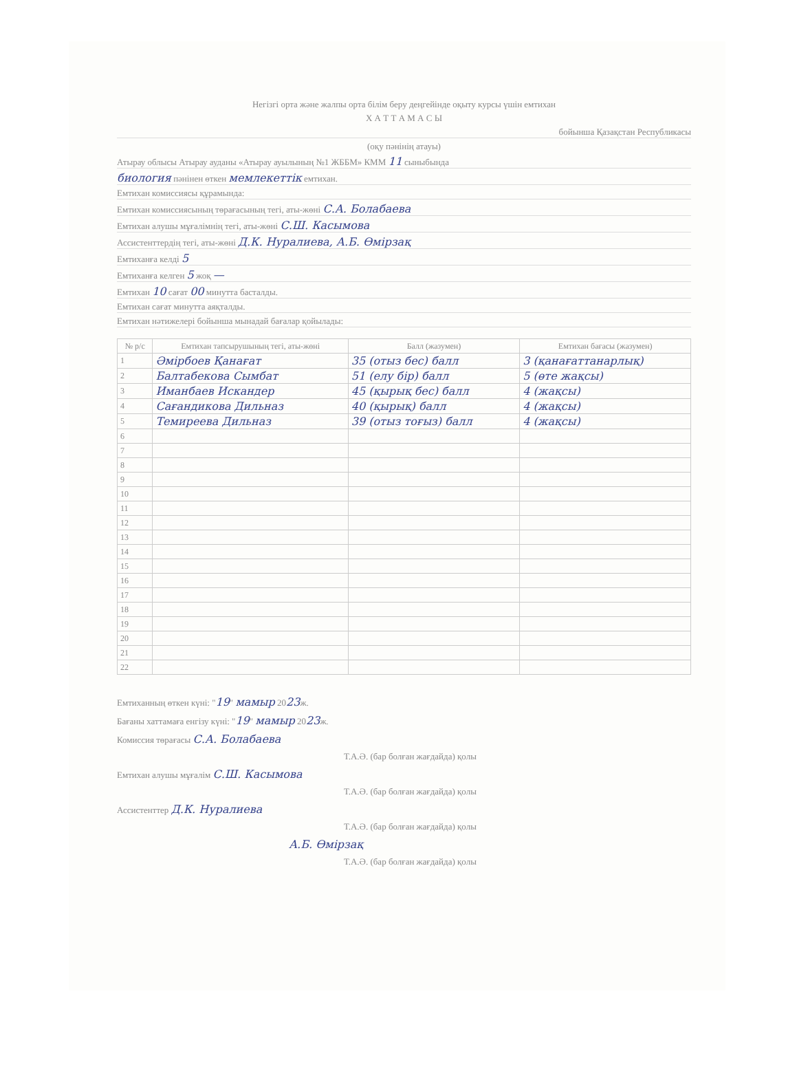Негізгі орта және жалпы орта білім беру деңгейінде оқыту курсы үшін емтихан
Х А Т Т А М А С Ы
бойынша Қазақстан Республикасы
(оқу пәнінің атауы)
Атырау облысы Атырау ауданы «Атырау ауылының №1 ЖББМ» КММ 11 сыныбында
биология пәнінен өткен мемлекеттік емтихан.
Емтихан комиссиясы құрамында:
Емтихан комиссиясының төрағасының тегі, аты-жөні С.А. Болабаева
Емтихан алушы мұғалімнің тегі, аты-жөні С.Ш. Касымова
Ассистенттердің тегі, аты-жөні Д.К. Нуралиева, А.Б. Өмірзақ
Емтиханға келді 5
Емтиханға келген 5 жоқ —
Емтихан 10 сағат 00 минутта басталды.
Емтихан сағат минутта аяқталды.
Емтихан нәтижелері бойынша мынадай бағалар қойылады:
| № р/с | Емтихан тапсырушының тегі, аты-жөні | Балл (жазумен) | Емтихан бағасы (жазумен) |
| --- | --- | --- | --- |
| 1 | Әмірбоев Қанағат | 35 (отыз бес) балл | 3 (қанағаттанарлық) |
| 2 | Балтабекова Сымбат | 51 (елу бір) балл | 5 (өте жақсы) |
| 3 | Иманбаев Искандер | 45 (қырық бес) балл | 4 (жақсы) |
| 4 | Сағандикова Дильназ | 40 (қырық) балл | 4 (жақсы) |
| 5 | Темиреева Дильназ | 39 (отыз тоғыз) балл | 4 (жақсы) |
| 6 | | | |
| 7 | | | |
| 8 | | | |
| 9 | | | |
| 10 | | | |
| 11 | | | |
| 12 | | | |
| 13 | | | |
| 14 | | | |
| 15 | | | |
| 16 | | | |
| 17 | | | |
| 18 | | | |
| 19 | | | |
| 20 | | | |
| 21 | | | |
| 22 | | | |
Емтиханның өткен күні: "19" мамыр 2023ж.
Бағаны хаттамаға енгізу күні: "19" мамыр 2023ж.
Комиссия төрағасы С.А. Болабаева
Т.А.Ә. (бар болған жағдайда) қолы
Емтихан алушы мұғалім С.Ш. Касымова
Т.А.Ә. (бар болған жағдайда) қолы
Ассистенттер Д.К. Нуралиева
Т.А.Ә. (бар болған жағдайда) қолы
А.Б. Өмірзақ
Т.А.Ә. (бар болған жағдайда) қолы